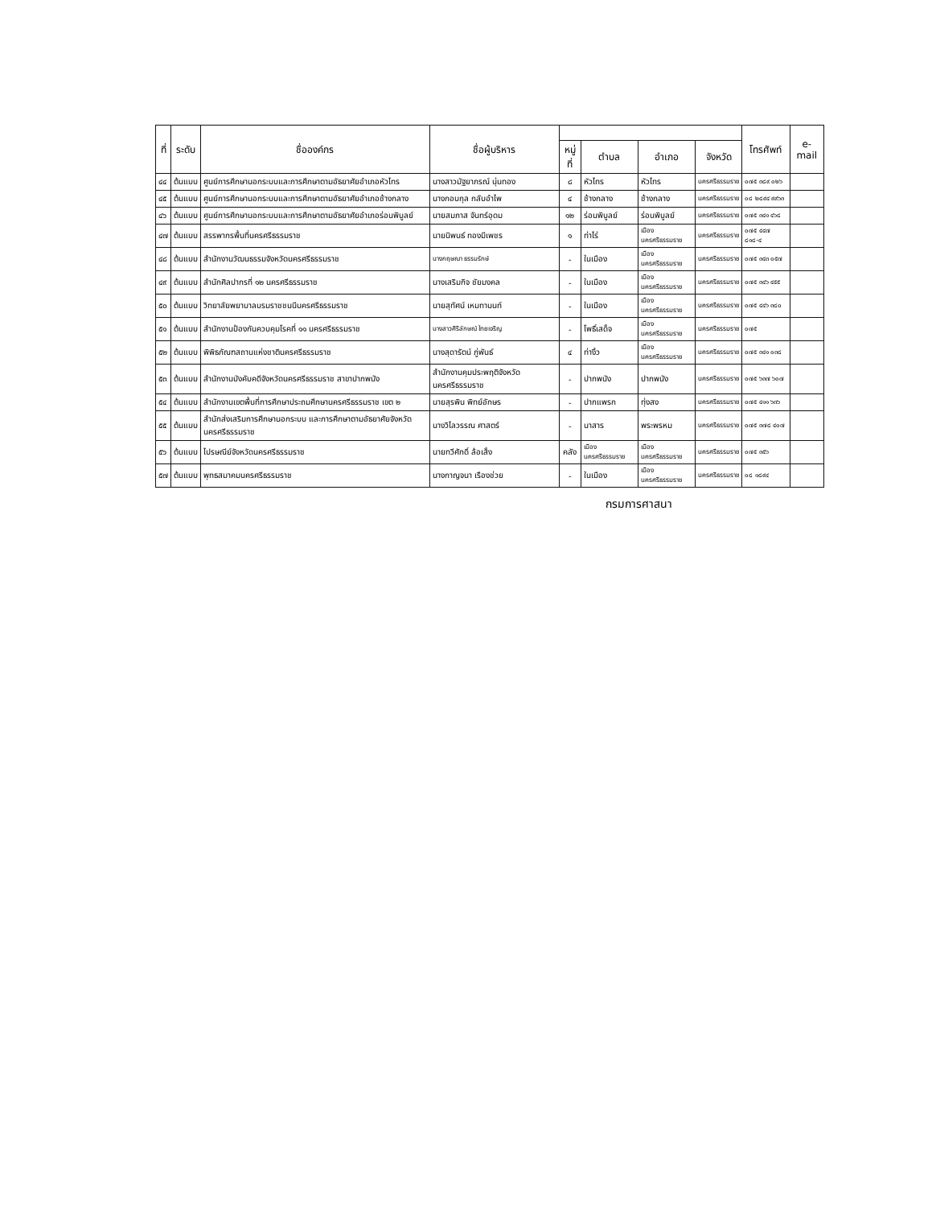| ที่ | ระดับ | ชื่อองค์กร | ชื่อผู้บริหาร | | | | | โทรศัพท์ | e-mail |
| --- | --- | --- | --- | --- | --- | --- | --- | --- | --- |
| | | | | หมู่ที่ | ตำบล | อำเภอ | จังหวัด | | |
| ๔๔ | ต้นแบบ | ศูนย์การศึกษานอกระบบและการศึกษาตามอัธยาศัยอำเภอหัวไทร | นางสาวมัฐยาภรณ์ นุ่นทอง | ๘ | หัวไทร | หัวไทร | นครศรีธรรมราช | ๐๗๕ ๓๘๙ ๐๒๖ | |
| ๔๕ | ต้นแบบ | ศูนย์การศึกษานอกระบบและการศึกษาตามอัธยาศัยอำเภอช้างกลาง | นางกอบกุล กลับอำไพ | ๔ | ช้างกลาง | ช้างกลาง | นครศรีธรรมราช | ๐๘ ๒๘๙๔ ๙๙๖๓ | |
| ๔๖ | ต้นแบบ | ศูนย์การศึกษานอกระบบและการศึกษาตามอัธยาศัยอำเภอร่อนพิบูลย์ | นายสมภาส จันทร์อุดม | ๑๒ | ร่อนพิบูลย์ | ร่อนพิบูลย์ | นครศรีธรรมราช | ๐๗๕ ๓๔๑ ๔๖๘ | |
| ๔๗ | ต้นแบบ | สรรพากรพื้นที่นครศรีธรรมราช | นายนิพนธ์ ทองมีเพชร | ๑ | ท่าไร่ | เมืองนครศรีธรรมราช | นครศรีธรรมราช | ๐๗๕ ๔๔๗ ๘๑๘-๔ | |
| ๔๘ | ต้นแบบ | สำนักงานวัฒนธรรมจังหวัดนครศรีธรรมราช | นางกฤษณา ธรรมรักษ์ | - | ในเมือง | เมืองนครศรีธรรมราช | นครศรีธรรมราช | ๐๗๕ ๓๔๓ ๐๕๗ | |
| ๔๙ | ต้นแบบ | สำนักศิลปากรที่ ๑๒ นครศรีธรรมราช | นางเสริมกิจ ชัยมงคล | - | ในเมือง | เมืองนครศรีธรรมราช | นครศรีธรรมราช | ๐๗๕ ๓๔๖ ๔๕๕ | |
| ๕๐ | ต้นแบบ | วิทยาลัยพยาบาลบรมราชชนนีนครศรีธรรมราช | นายสุทัศน์ เหมทานนท์ | - | ในเมือง | เมืองนครศรีธรรมราช | นครศรีธรรมราช | ๐๗๕ ๔๔๖ ๓๘๐ | |
| ๕๑ | ต้นแบบ | สำนักงานป้องกันควบคุมโรคที่ ๑๑ นครศรีธรรมราช | นางสาวศิริลักษณ์ ไทยเจริญ | - | โพธิ์เสด็จ | เมืองนครศรีธรรมราช | นครศรีธรรมราช | ๐๗๕ | |
| ๕๒ | ต้นแบบ | พิพิธภัณฑสถานแห่งชาตินครศรีธรรมราช | นางสุดารัตน์ ภู่พันธ์ | ๔ | ท่างิ้ว | เมืองนครศรีธรรมราช | นครศรีธรรมราช | ๐๗๕ ๓๔๑ ๐๓๘ | |
| ๕๓ | ต้นแบบ | สำนักงานบังคับคดีจังหวัดนครศรีธรรมราช สาขาปากพนัง | สำนักงานคุมประพฤติจังหวัดนครศรีธรรมราช | - | ปากพนัง | ปากพนัง | นครศรีธรรมราช | ๐๗๕ ๖๓๗ ๖๐๗ | |
| ๕๔ | ต้นแบบ | สำนักงานเขตพื้นที่การศึกษาประถมศึกษานครศรีธรรมราช เขต ๒ | นายสุรพิน พิทย์อักษร | - | ปากแพรก | ทุ่งสง | นครศรีธรรมราช | ๐๗๕ ๔๑๑ ๖๓๖ | |
| ๕๕ | ต้นแบบ | สำนักส่งเสริมการศึกษานอกระบบ และการศึกษาตามอัธยาศัยจังหวัดนครศรีธรรมราช | นางวิไลวรรณ ศาสตร์ | - | นาสาร | พระพรหม | นครศรีธรรมราช | ๐๗๕ ๓๗๘ ๔๐๗ | |
| ๕๖ | ต้นแบบ | ไปรษณีย์จังหวัดนครศรีธรรมราช | นายทวีศักดิ์ ล้อเส็ง | คลัง | เมืองนครศรีธรรมราช | เมืองนครศรีธรรมราช | นครศรีธรรมราช | ๐๗๕ ๓๕๖ | |
| ๕๗ | ต้นแบบ | พุทธสมาคมนครศรีธรรมราช | นางกาญจนา เรืองช่วย | - | ในเมือง | เมืองนครศรีธรรมราช | นครศรีธรรมราช | ๐๘ ๑๘๙๔ | |
กรมการศาสนา